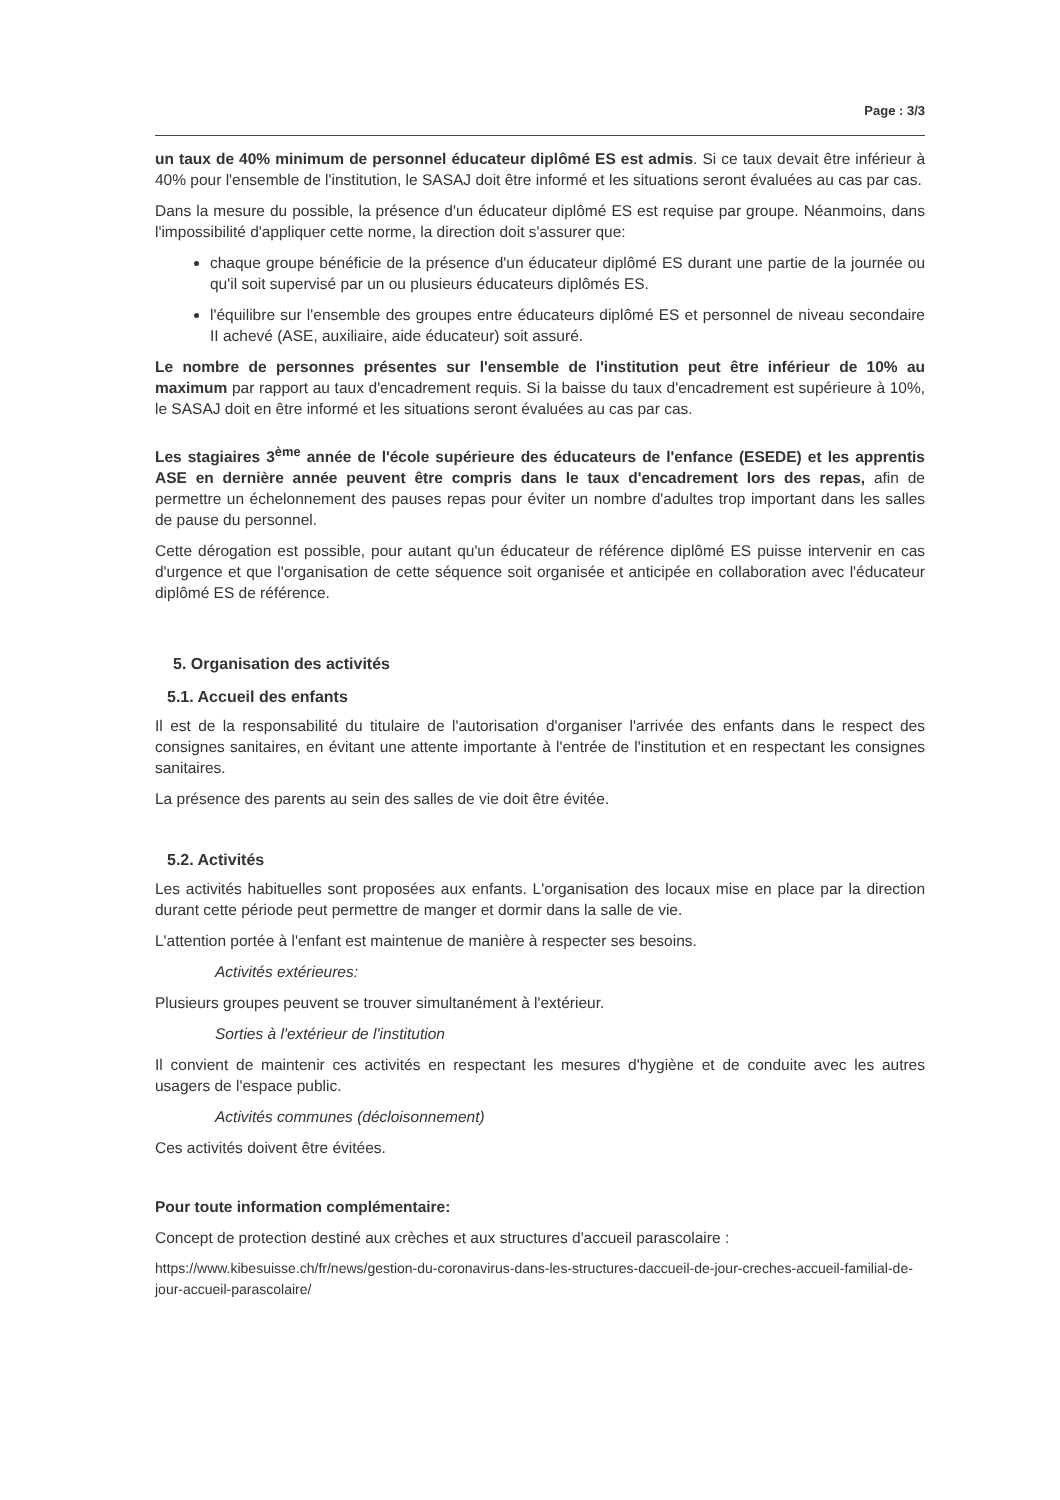Page : 3/3
un taux de 40% minimum de personnel éducateur diplômé ES est admis. Si ce taux devait être inférieur à 40% pour l'ensemble de l'institution, le SASAJ doit être informé et les situations seront évaluées au cas par cas.
Dans la mesure du possible, la présence d'un éducateur diplômé ES est requise par groupe. Néanmoins, dans l'impossibilité d'appliquer cette norme, la direction doit s'assurer que:
chaque groupe bénéficie de la présence d'un éducateur diplômé ES durant une partie de la journée ou qu'il soit supervisé par un ou plusieurs éducateurs diplômés ES.
l'équilibre sur l'ensemble des groupes entre éducateurs diplômé ES et personnel de niveau secondaire II achevé (ASE, auxiliaire, aide éducateur) soit assuré.
Le nombre de personnes présentes sur l'ensemble de l'institution peut être inférieur de 10% au maximum par rapport au taux d'encadrement requis. Si la baisse du taux d'encadrement est supérieure à 10%, le SASAJ doit en être informé et les situations seront évaluées au cas par cas.
Les stagiaires 3<sup>ème</sup> année de l'école supérieure des éducateurs de l'enfance (ESEDE) et les apprentis ASE en dernière année peuvent être compris dans le taux d'encadrement lors des repas, afin de permettre un échelonnement des pauses repas pour éviter un nombre d'adultes trop important dans les salles de pause du personnel.
Cette dérogation est possible, pour autant qu'un éducateur de référence diplômé ES puisse intervenir en cas d'urgence et que l'organisation de cette séquence soit organisée et anticipée en collaboration avec l'éducateur diplômé ES de référence.
5. Organisation des activités
5.1. Accueil des enfants
Il est de la responsabilité du titulaire de l'autorisation d'organiser l'arrivée des enfants dans le respect des consignes sanitaires, en évitant une attente importante à l'entrée de l'institution et en respectant les consignes sanitaires.
La présence des parents au sein des salles de vie doit être évitée.
5.2. Activités
Les activités habituelles sont proposées aux enfants. L'organisation des locaux mise en place par la direction durant cette période peut permettre de manger et dormir dans la salle de vie.
L'attention portée à l'enfant est maintenue de manière à respecter ses besoins.
Activités extérieures:
Plusieurs groupes peuvent se trouver simultanément à l'extérieur.
Sorties à l'extérieur de l'institution
Il convient de maintenir ces activités en respectant les mesures d'hygiène et de conduite avec les autres usagers de l'espace public.
Activités communes (décloisonnement)
Ces activités doivent être évitées.
Pour toute information complémentaire:
Concept de protection destiné aux crèches et aux structures d'accueil parascolaire :
https://www.kibesuisse.ch/fr/news/gestion-du-coronavirus-dans-les-structures-daccueil-de-jour-creches-accueil-familial-de-jour-accueil-parascolaire/